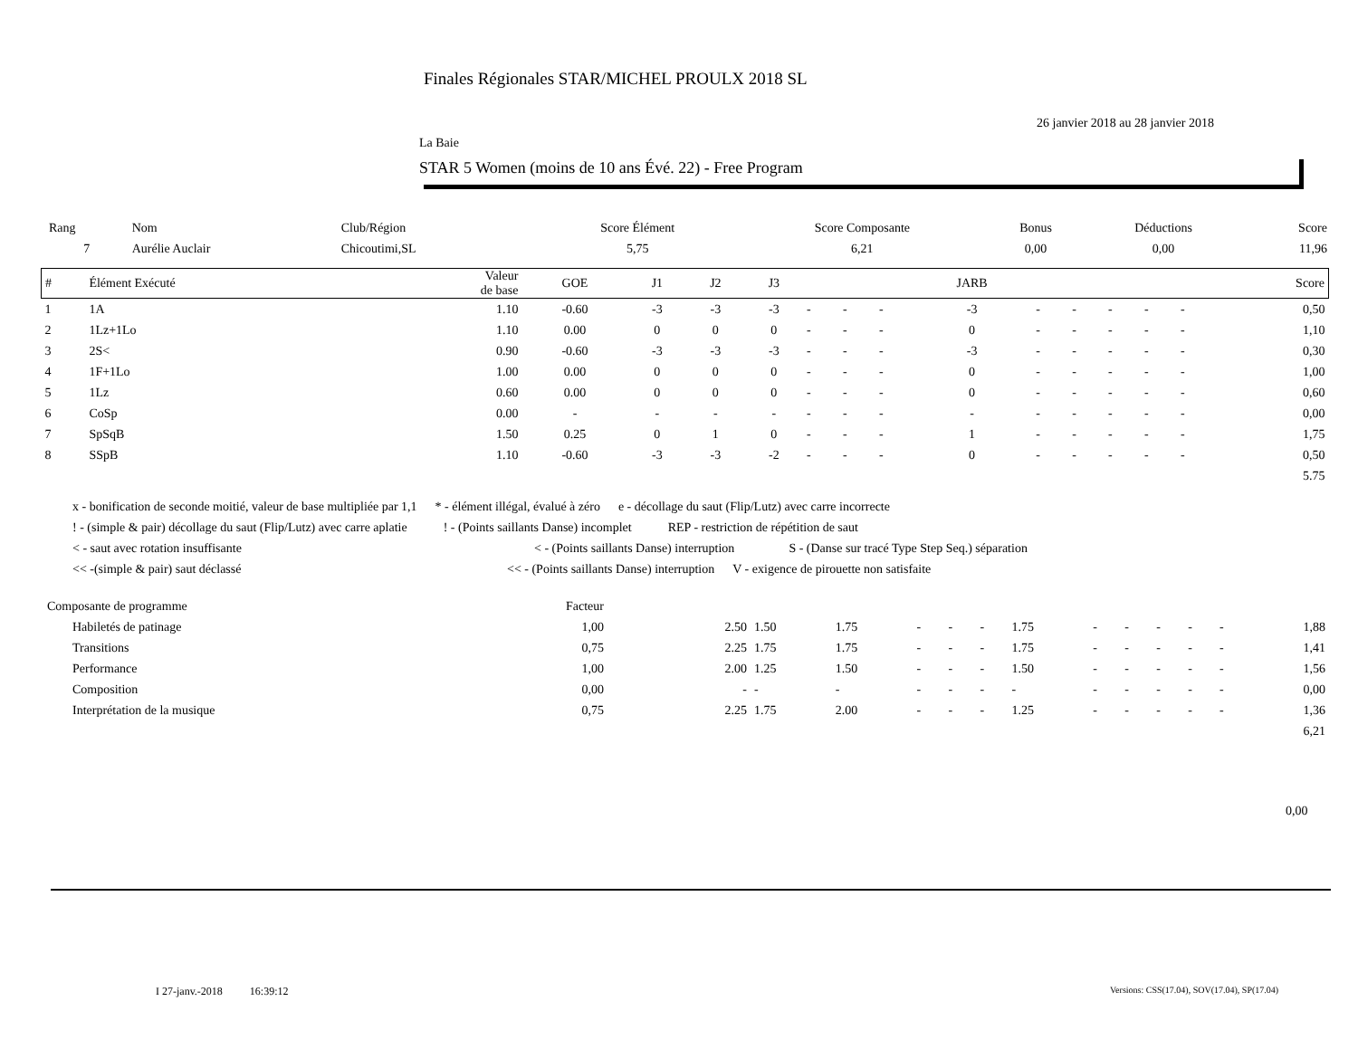Finales Régionales STAR/MICHEL PROULX 2018 SL
26 janvier 2018 au 28 janvier 2018
La Baie
STAR 5 Women (moins de 10 ans Évé. 22) - Free Program
| Rang | Nom | Club/Région | Score Élément | Score Composante | Bonus | Déductions | Score |
| --- | --- | --- | --- | --- | --- | --- | --- |
| 7 | Aurélie Auclair | Chicoutimi,SL | 5,75 | 6,21 | 0,00 | 0,00 | 11,96 |
| # | Élément Exécuté | Valeur de base | GOE | J1 | J2 | J3 | | | | JARB | | | | | | Score |
| --- | --- | --- | --- | --- | --- | --- | --- | --- | --- | --- | --- | --- | --- | --- | --- | --- |
| 1 | 1A | 1.10 | -0.60 | -3 | -3 | -3 | - | - | - | -3 | - | - | - | - | - | 0,50 |
| 2 | 1Lz+1Lo | 1.10 | 0.00 | 0 | 0 | 0 | - | - | - | 0 | - | - | - | - | - | 1,10 |
| 3 | 2S< | 0.90 | -0.60 | -3 | -3 | -3 | - | - | - | -3 | - | - | - | - | - | 0,30 |
| 4 | 1F+1Lo | 1.00 | 0.00 | 0 | 0 | 0 | - | - | - | 0 | - | - | - | - | - | 1,00 |
| 5 | 1Lz | 0.60 | 0.00 | 0 | 0 | 0 | - | - | - | 0 | - | - | - | - | - | 0,60 |
| 6 | CoSp | 0.00 | - | - | - | - | - | - | - | - | - | - | - | - | - | 0,00 |
| 7 | SpSqB | 1.50 | 0.25 | 0 | 1 | 0 | - | - | - | 1 | - | - | - | - | - | 1,75 |
| 8 | SSpB | 1.10 | -0.60 | -3 | -3 | -2 | - | - | - | 0 | - | - | - | - | - | 0,50 |
| 5.75 | | | | | | | | | | | | | | | | |
x - bonification de seconde moitié, valeur de base multipliée par 1,1 * - élément illégal, évalué à zéro e - décollage du saut (Flip/Lutz) avec carre incorrecte
! - (simple & pair) décollage du saut (Flip/Lutz) avec carre aplatie! - (Points saillants Danse) incomplet REP - restriction de répétition de saut
< - saut avec rotation insuffisante < - (Points saillants Danse) interruption S - (Danse sur tracé Type Step Seq.) séparation
<< -(simple & pair) saut déclassé << - (Points saillants Danse) interruption V - exigence de pirouette non satisfaite
| Composante de programme | | Facteur | | | | | | | | | | | | | |
| | Habiletés de patinage | 1,00 | 2.50 | 1.50 | 1.75 | - | - | - | 1.75 | - | - | - | - | - | 1,88 |
| | Transitions | 0,75 | 2.25 | 1.75 | 1.75 | - | - | - | 1.75 | - | - | - | - | - | 1,41 |
| | Performance | 1,00 | 2.00 | 1.25 | 1.50 | - | - | - | 1.50 | - | - | - | - | - | 1,56 |
| | Composition | 0,00 | - | - | - | - | - | - | - | - | - | - | - | - | 0,00 |
| | Interprétation de la musique | 0,75 | 2.25 | 1.75 | 2.00 | - | - | - | 1.25 | - | - | - | - | - | 1,36 |
| 6,21 | | | | | | | | | | | | | | | |
0,00
I 27-janv.-2018 16:39:12
Versions: CSS(17.04), SOV(17.04), SP(17.04)